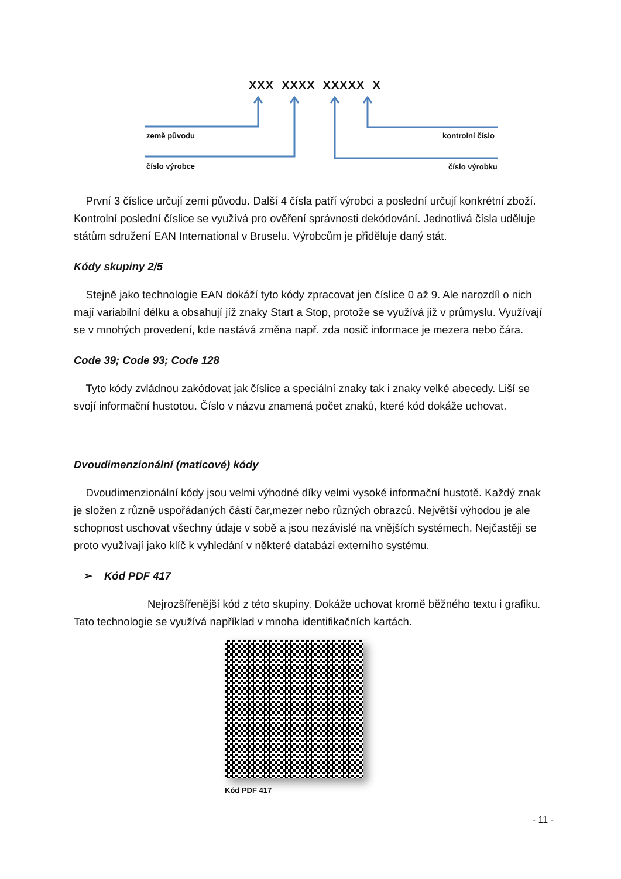XXX XXXX XXXXX X
země původu kontrolní číslo
číslo výrobce číslo výrobku
První 3 číslice určují zemi původu. Další 4 čísla patří výrobci a poslední určují konkrétní zboží. Kontrolní poslední číslice se využívá pro ověření správnosti dekódování. Jednotlivá čísla uděluje státům sdružení EAN International v Bruselu. Výrobcům je přiděluje daný stát.
Kódy skupiny 2/5
Stejně jako technologie EAN dokáží tyto kódy zpracovat jen číslice 0 až 9. Ale narozdíl o nich mají variabilní délku a obsahují jíž znaky Start a Stop, protože se využívá již v průmyslu. Využívají se v mnohých provedení, kde nastává změna např. zda nosič informace je mezera nebo čára.
Code 39; Code 93; Code 128
Tyto kódy zvládnou zakódovat jak číslice a speciální znaky tak i znaky velké abecedy. Liší se svojí informační hustotou. Číslo v názvu znamená počet znaků, které kód dokáže uchovat.
Dvoudimenzionální (maticové) kódy
Dvoudimenzionální kódy jsou velmi výhodné díky velmi vysoké informační hustotě. Každý znak je složen z různě uspořádaných částí čar,mezer nebo různých obrazců. Největší výhodou je ale schopnost uschovat všechny údaje v sobě a jsou nezávislé na vnějších systémech. Nejčastěji se proto využívají jako klíč k vyhledání v některé databázi externího systému.
➢ Kód PDF 417
Nejrozšířenější kód z této skupiny. Dokáže uchovat kromě běžného textu i grafiku. Tato technologie se využívá například v mnoha identifikačních kartách.
Kód PDF 417
- 11 -